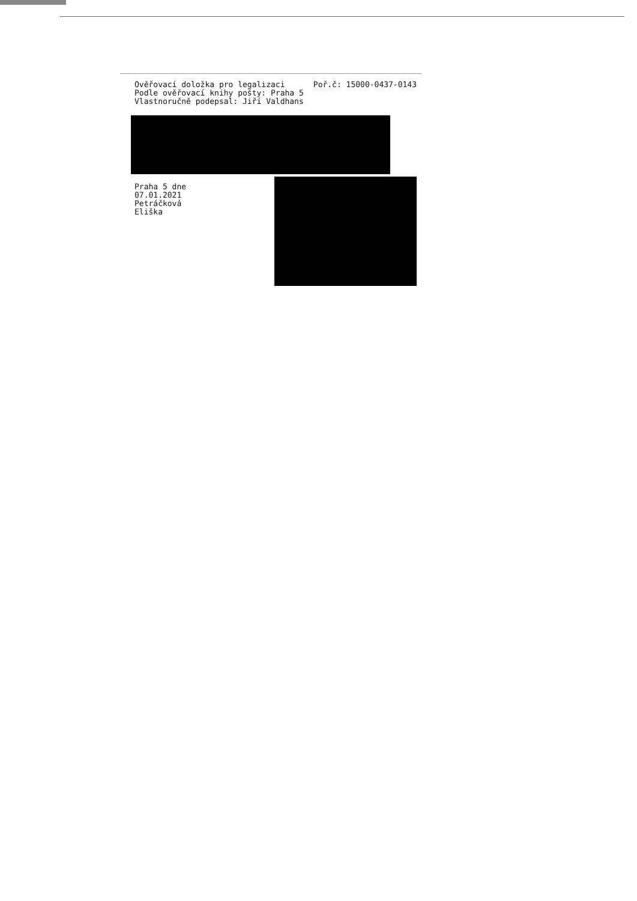Ověřovací doložka pro legalizaci Poř.č: 15000-0437-0143
Podle ověřovací knihy pošty: Praha 5
Vlastnoručně podepsal: Jiří Valdhans
Praha 5 dne 07.01.2021
Petráčková Eliška